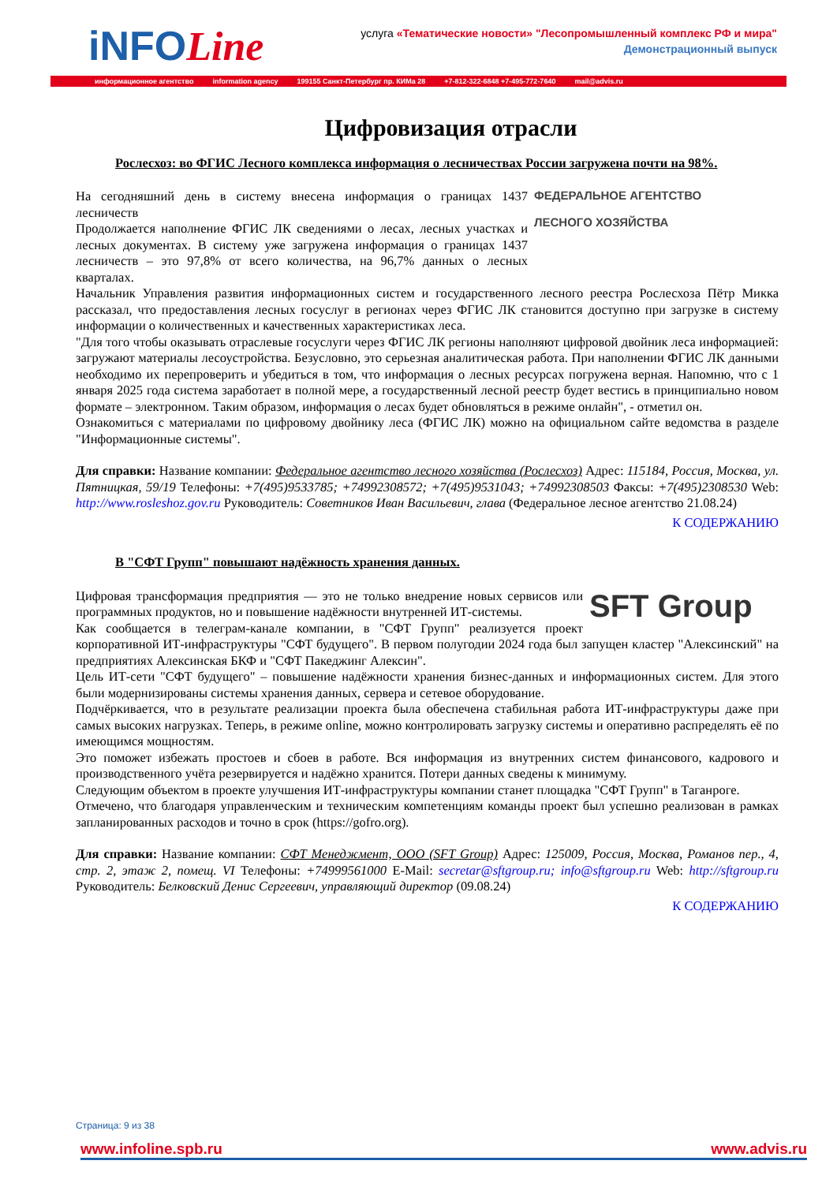iNFOLine
услуга «Тематические новости» "Лесопромышленный комплекс РФ и мира"
Демонстрационный выпуск
информационное агентство information agency 199155 Санкт-Петербург пр. КИМа 28 +7-812-322-6848 +7-495-772-7640 mail@advis.ru
Цифровизация отрасли
Рослесхоз: во ФГИС Лесного комплекса информация о лесничествах России загружена почти на 98%.
ФЕДЕРАЛЬНОЕ АГЕНТСТВО
ЛЕСНОГО ХОЗЯЙСТВА
На сегодняшний день в систему внесена информация о границах 1437 лесничеств
Продолжается наполнение ФГИС ЛК сведениями о лесах, лесных участках и лесных документах. В систему уже загружена информация о границах 1437 лесничеств – это 97,8% от всего количества, на 96,7% данных о лесных кварталах.
Начальник Управления развития информационных систем и государственного лесного реестра Рослесхоза Пётр Микка рассказал, что предоставления лесных госуслуг в регионах через ФГИС ЛК становится доступно при загрузке в систему информации о количественных и качественных характеристиках леса.
"Для того чтобы оказывать отраслевые госуслуги через ФГИС ЛК регионы наполняют цифровой двойник леса информацией: загружают материалы лесоустройства. Безусловно, это серьезная аналитическая работа. При наполнении ФГИС ЛК данными необходимо их перепроверить и убедиться в том, что информация о лесных ресурсах погружена верная. Напомню, что с 1 января 2025 года система заработает в полной мере, а государственный лесной реестр будет вестись в принципиально новом формате – электронном. Таким образом, информация о лесах будет обновляться в режиме онлайн", - отметил он.
Ознакомиться с материалами по цифровому двойнику леса (ФГИС ЛК) можно на официальном сайте ведомства в разделе "Информационные системы".
Для справки: Название компании: Федеральное агентство лесного хозяйства (Рослесхоз) Адрес: 115184, Россия, Москва, ул. Пятницкая, 59/19 Телефоны: +7(495)9533785; +74992308572; +7(495)9531043; +74992308503 Факсы: +7(495)2308530 Web: http://www.rosleshoz.gov.ru Руководитель: Советников Иван Васильевич, глава (Федеральное лесное агентство 21.08.24)
К СОДЕРЖАНИЮ
В "СФТ Групп" повышают надёжность хранения данных.
SFT Group
Цифровая трансформация предприятия — это не только внедрение новых сервисов или программных продуктов, но и повышение надёжности внутренней ИТ-системы.
Как сообщается в телеграм-канале компании, в "СФТ Групп" реализуется проект корпоративной ИТ-инфраструктуры "СФТ будущего". В первом полугодии 2024 года был запущен кластер "Алексинский" на предприятиях Алексинская БКФ и "СФТ Пакеджинг Алексин".
Цель ИТ-сети "СФТ будущего" – повышение надёжности хранения бизнес-данных и информационных систем. Для этого были модернизированы системы хранения данных, сервера и сетевое оборудование.
Подчёркивается, что в результате реализации проекта была обеспечена стабильная работа ИТ-инфраструктуры даже при самых высоких нагрузках. Теперь, в режиме online, можно контролировать загрузку системы и оперативно распределять её по имеющимся мощностям.
Это поможет избежать простоев и сбоев в работе. Вся информация из внутренних систем финансового, кадрового и производственного учёта резервируется и надёжно хранится. Потери данных сведены к минимуму.
Следующим объектом в проекте улучшения ИТ-инфраструктуры компании станет площадка "СФТ Групп" в Таганроге.
Отмечено, что благодаря управленческим и техническим компетенциям команды проект был успешно реализован в рамках запланированных расходов и точно в срок (https://gofro.org).
Для справки: Название компании: СФТ Менеджмент, ООО (SFT Group) Адрес: 125009, Россия, Москва, Романов пер., 4, стр. 2, этаж 2, помещ. VI Телефоны: +74999561000 E-Mail: secretar@sftgroup.ru; info@sftgroup.ru Web: http://sftgroup.ru Руководитель: Белковский Денис Сергеевич, управляющий директор (09.08.24)
К СОДЕРЖАНИЮ
Страница: 9 из 38
www.infoline.spb.ru www.advis.ru